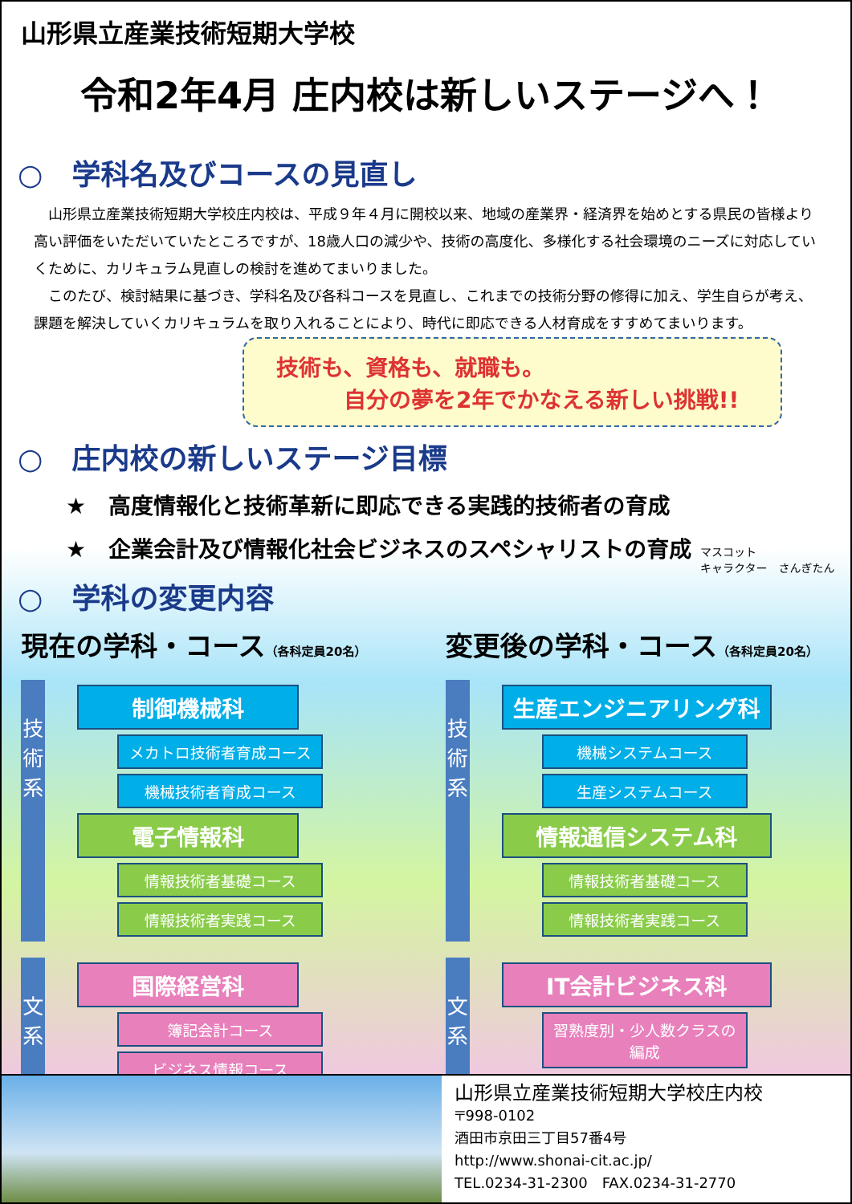山形県立産業技術短期大学校
令和2年4月 庄内校は新しいステージへ！
○　学科名及びコースの見直し
山形県立産業技術短期大学校庄内校は、平成９年４月に開校以来、地域の産業界・経済界を始めとする県民の皆様より高い評価をいただいていたところですが、18歳人口の減少や、技術の高度化、多様化する社会環境のニーズに対応していくために、カリキュラム見直しの検討を進めてまいりました。
このたび、検討結果に基づき、学科名及び各科コースを見直し、これまでの技術分野の修得に加え、学生自らが考え、課題を解決していくカリキュラムを取り入れることにより、時代に即応できる人材育成をすすめてまいります。
技術も、資格も、就職も。
　　　自分の夢を2年でかなえる新しい挑戦!!
○　庄内校の新しいステージ目標
★　高度情報化と技術革新に即応できる実践的技術者の育成
★　企業会計及び情報化社会ビジネスのスペシャリストの育成
マスコット
キャラクター　さんぎたん
○　学科の変更内容
現在の学科・コース（各科定員20名）
技
術
系
制御機械科
メカトロ技術者育成コース
機械技術者育成コース
電子情報科
情報技術者基礎コース
情報技術者実践コース
文
系
国際経営科
簿記会計コース
ビジネス情報コース
変更後の学科・コース（各科定員20名）
技
術
系
生産エンジニアリング科
機械システムコース
生産システムコース
情報通信システム科
情報技術者基礎コース
情報技術者実践コース
文
系
IT会計ビジネス科
習熟度別・少人数クラスの編成
山形県立産業技術短期大学校庄内校
〒998-0102
酒田市京田三丁目57番4号
http://www.shonai-cit.ac.jp/
TEL.0234-31-2300　FAX.0234-31-2770